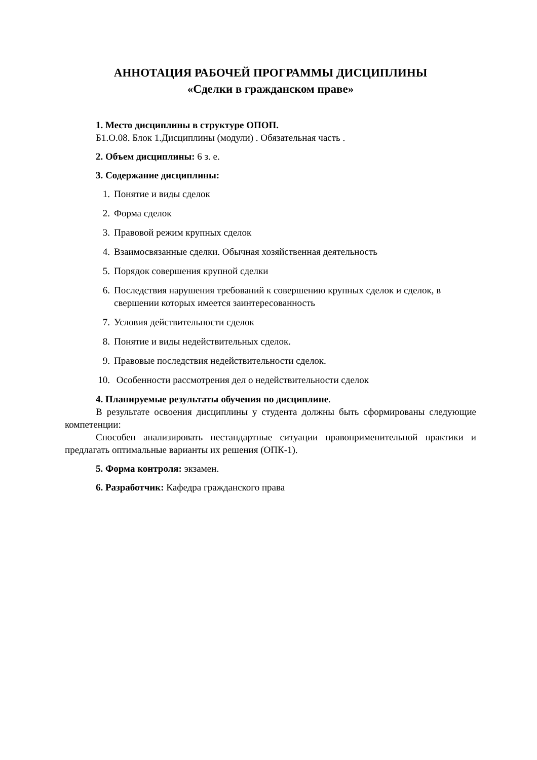АННОТАЦИЯ РАБОЧЕЙ ПРОГРАММЫ ДИСЦИПЛИНЫ
«Сделки в гражданском праве»
1. Место дисциплины в структуре ОПОП.
Б1.О.08. Блок 1.Дисциплины (модули) . Обязательная часть .
2. Объем дисциплины: 6 з. е.
3. Содержание дисциплины:
1. Понятие и виды сделок
2. Форма сделок
3. Правовой режим крупных сделок
4. Взаимосвязанные сделки. Обычная хозяйственная деятельность
5. Порядок совершения крупной сделки
6. Последствия нарушения требований к совершению крупных сделок и сделок, в свершении которых имеется заинтересованность
7. Условия действительности сделок
8. Понятие и виды недействительных сделок.
9. Правовые последствия недействительности сделок.
10. Особенности рассмотрения дел о недействительности сделок
4. Планируемые результаты обучения по дисциплине.
В результате освоения дисциплины у студента должны быть сформированы следующие компетенции:
Способен анализировать нестандартные ситуации правоприменительной практики и предлагать оптимальные варианты их решения (ОПК-1).
5. Форма контроля: экзамен.
6. Разработчик: Кафедра гражданского права